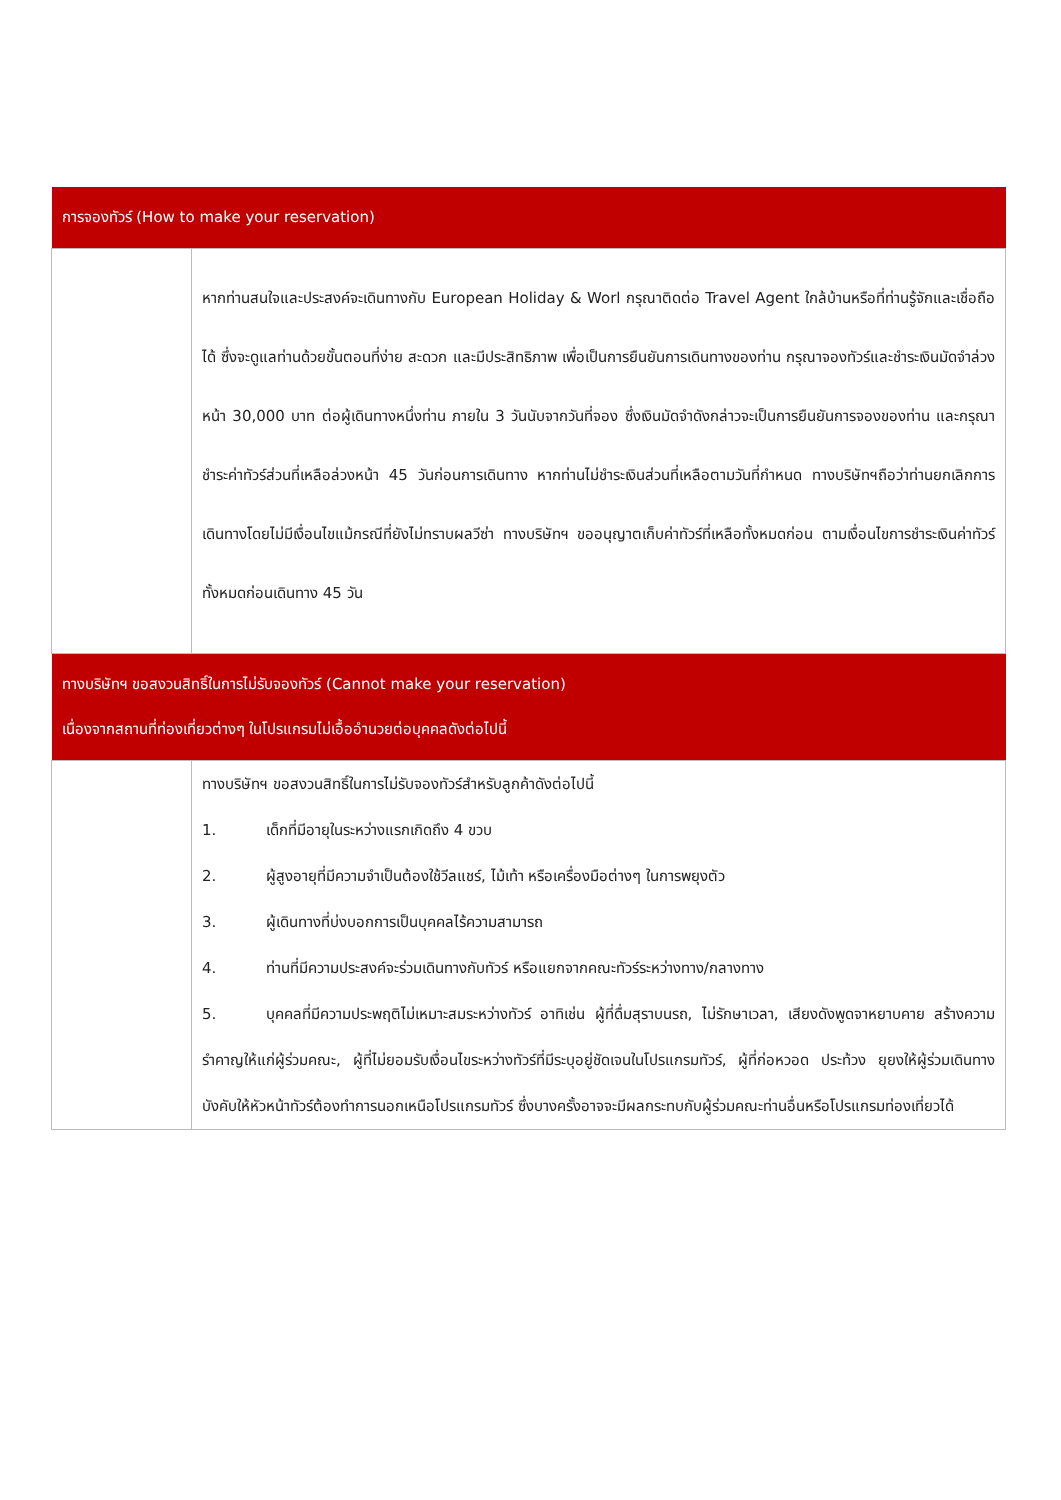| การจองทัวร์ (How to make your reservation) | |
| --- | --- |
| | หากท่านสนใจและประสงค์จะเดินทางกับ European Holiday & Worl กรุณาติดต่อ Travel Agent ใกล้บ้านหรือที่ท่านรู้จักและเชื่อถือได้ ซึ่งจะดูแลท่านด้วยขั้นตอนที่ง่าย สะดวก และมีประสิทธิภาพ เพื่อเป็นการยืนยันการเดินทางของท่าน กรุณาจองทัวร์และชำระเงินมัดจำล่วงหน้า 30,000 บาท ต่อผู้เดินทางหนึ่งท่าน ภายใน 3 วันนับจากวันที่จอง ซึ่งเงินมัดจำดังกล่าวจะเป็นการยืนยันการจองของท่าน และกรุณาชำระค่าทัวร์ส่วนที่เหลือล่วงหน้า 45 วันก่อนการเดินทาง หากท่านไม่ชำระเงินส่วนที่เหลือตามวันที่กำหนด ทางบริษัทฯถือว่าท่านยกเลิกการเดินทางโดยไม่มีเงื่อนไขแม้กรณีที่ยังไม่ทราบผลวีซ่า ทางบริษัทฯ ขออนุญาตเก็บค่าทัวร์ที่เหลือทั้งหมดก่อน ตามเงื่อนไขการชำระเงินค่าทัวร์ทั้งหมดก่อนเดินทาง 45 วัน |
| ทางบริษัทฯ ขอสงวนสิทธิ์ในการไม่รับจองทัวร์ (Cannot make your reservation) เนื่องจากสถานที่ท่องเที่ยวต่างๆ ในโปรแกรมไม่เอื้ออำนวยต่อบุคคลดังต่อไปนี้ | |
| | ทางบริษัทฯ ขอสงวนสิทธิ์ในการไม่รับจองทัวร์สำหรับลูกค้าดังต่อไปนี้ 1. เด็กที่มีอายุในระหว่างแรกเกิดถึง 4 ขวบ 2. ผู้สูงอายุที่มีความจำเป็นต้องใช้วีลแชร์, ไม้เท้า หรือเครื่องมือต่างๆ ในการพยุงตัว 3. ผู้เดินทางที่บ่งบอกการเป็นบุคคลไร้ความสามารถ 4. ท่านที่มีความประสงค์จะร่วมเดินทางกับทัวร์ หรือแยกจากคณะทัวร์ระหว่างทาง/กลางทาง 5. บุคคลที่มีความประพฤติไม่เหมาะสมระหว่างทัวร์ อาทิเช่น ผู้ที่ดื่มสุราบนรถ, ไม่รักษาเวลา, เสียงดังพูดจาหยาบคาย สร้างความรำคาญให้แก่ผู้ร่วมคณะ, ผู้ที่ไม่ยอมรับเงื่อนไขระหว่างทัวร์ที่มีระบุอยู่ชัดเจนในโปรแกรมทัวร์, ผู้ที่ก่อหวอด ประท้วง ยุยงให้ผู้ร่วมเดินทางบังคับให้หัวหน้าทัวร์ต้องทำการนอกเหนือโปรแกรมทัวร์ ซึ่งบางครั้งอาจจะมีผลกระทบกับผู้ร่วมคณะท่านอื่นหรือโปรแกรมท่องเที่ยวได้ |